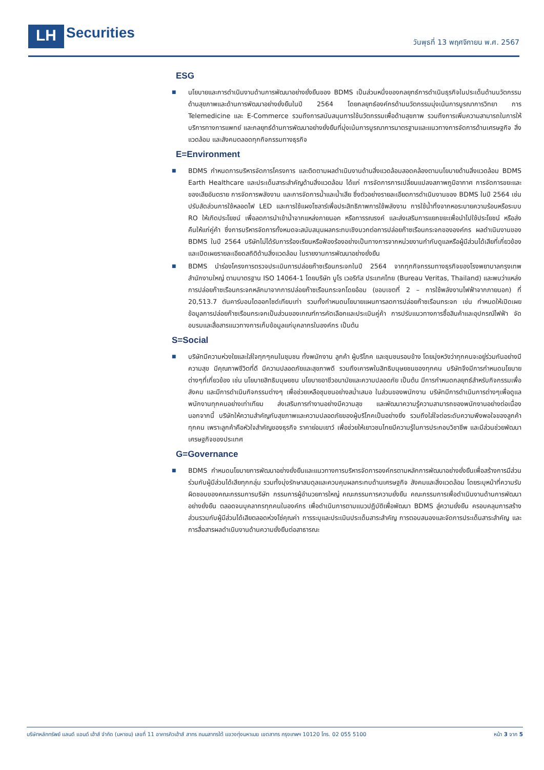LH
Securities
วันพุธที่ 13 พฤศจิกายน พ.ศ. 2567
ESG
■
นโยบายและการดำเนินงานด้านการพัฒนาอย่างยั่งยืนของ BDMS เป็นส่วนหนึ่งของกลยุทธ์การดำเนินธุรกิจในประเด็นด้านนวัตกรรมด้านสุขภาพและด้านการพัฒนาอย่างยั่งยืนในปี 2564 โดยกลยุทธ์องค์กรด้านนวัตกรรมมุ่งเน้นการบูรณาการวิทยา การ Telemedicine และ E-Commerce รวมถึงการสนับสนุนการใช้นวัตกรรมเพื่อด้านสุขภาพ รวมถึงการเพิ่มความสามารถในการให้บริการทางการแพทย์ และกลยุทธ์ด้านการพัฒนาอย่างยั่งยืนที่มุ่งเน้นการบูรณาการมาตรฐานและแนวทางการจัดการด้านเศรษฐกิจ สิ่งแวดล้อม และสังคมตลอดทุกกิจกรรมทางธุรกิจ
E=Environment
■
BDMS กำหนดการบริหารจัดการโครงการ และติดตามผลดำเนินงานด้านสิ่งแวดล้อมสอดคล้องตามนโยบายด้านสิ่งแวดล้อม BDMS Earth Healthcare และประเด็นสาระสำคัญด้านสิ่งแวดล้อม ได้แก่ การจัดการการเปลี่ยนแปลงสภาพภูมิอากาศ การจัดการขยะและของเสียอันตราย การจัดการพลังงาน และการจัดการน้ำและน้ำเสีย ซึ่งตัวอย่างรายละเอียดการดำเนินงานของ BDMS ในปี 2564 เช่น ปรับสัดส่วนการใช้หลอดไฟ LED และการใช้แผงโซลาร์เพื่อประสิทธิภาพการใช้พลังงาน การใช้น้ำทิ้งจากหอระบายความร้อนหรือระบบ RO ให้เกิดประโยชน์ เพื่อลดการนำเข้าน้ำจากแหล่งภายนอก หรือการรณรงค์ และส่งเสริมการแยกขยะเพื่อนำไปใช้ประโยชน์ หรือส่งคืนให้แก่คู่ค้า ซึ่งการบริหารจัดการทั้งหมดจะสนับสนุนผลกระทบเชิงบวกต่อการปล่อยก๊าซเรือนกระจกขององค์กร ผลดำเนินงานของ BDMS ในปี 2564 บริษัทไม่ได้รับการร้องเรียนหรือฟ้องร้องอย่างเป็นทางการจากหน่วยงานกำกับดูแลหรือผู้มีส่วนได้เสียที่เกี่ยวข้อง และเปิดเผยรายละเอียดสถิติด้านสิ่งแวดล้อม ในรายงานการพัฒนาอย่างยั่งยืน
■
BDMS นำร่องโครงการตรวจประเมินการปล่อยก๊าซเรือนกระจกในปี 2564 จากทุกกิจกรรมทางธุรกิจของโรงพยาบาลกรุงเทพ สำนักงานใหญ่ ตามมาตรฐาน ISO 14064-1 โดยบริษัท บูโร เวอริทัส ประเทศไทย (Bureau Veritas, Thailand) และพบว่าแหล่งการปล่อยก๊าซเรือนกระจกหลักมาจากการปล่อยก๊าซเรือนกระจกโดยอ้อม (ขอบเขตที่ 2 – การใช้พลังงานไฟฟ้าจากภายนอก) ที่ 20,513.7 ตันคาร์บอนไดออกไซด์เทียบเท่า รวมทั้งกำหนดนโยบายแผนการลดการปล่อยก๊าซเรือนกระจก เช่น กำหนดให้เปิดเผยข้อมูลการปล่อยก๊าซเรือนกระจกเป็นส่วนของเกณฑ์การคัดเลือกและประเมินคู่ค้า การปรับแนวทางการซื้อสินค้าและอุปกรณ์ไฟฟ้า จัดอบรมและสื่อสารแนวทางการเก็บข้อมูลแก่บุคลากรในองค์กร เป็นต้น
S=Social
■
บริษัทมีความห่วงใยและใส่ใจทุกๆคนในชุมชน ทั้งพนักงาน ลูกค้า ผู้บริโภค และชุมชนรอบข้าง โดยมุ่งหวังว่าทุกคนจะอยู่ร่วมกันอย่างมีความสุข มีคุณภาพชีวิตที่ดี มีความปลอดภัยและสุขภาพดี รวมถึงเคารพในสิทธิมนุษยชนของทุกคน บริษัทจึงมีการกำหนดนโยบายต่างๆที่เกี่ยวข้อง เช่น นโยบายสิทธิมนุษยชน นโยบายอาชีวอนามัยและความปลอดภัย เป็นต้น มีการกำหนดกลยุทธ์สำหรับกิจกรรมเพื่อสังคม และมีการดำเนินกิจกรรมต่างๆ เพื่อช่วยเหลือชุมชนอย่างสม่ำเสมอ ในส่วนของพนักงาน บริษัทมีการดำเนินการต่างๆเพื่อดูแลพนักงานทุกคนอย่างเท่าเทียม ส่งเสริมการทำงานอย่างมีความสุข และพัฒนาความรู้ความสามารถของพนักงานอย่างต่อเนื่อง นอกจากนี้ บริษัทให้ความสำคัญกับสุขภาพและความปลอดภัยของผู้บริโภคเป็นอย่างยิ่ง รวมถึงใส่ใจต่อระดับความพึงพอใจของลูกค้าทุกคน เพราะลูกค้าคือหัวใจสำคัญของธุรกิจ ราคาย่อมเยาว์ เพื่อช่วยให้เยาวชนไทยมีความรู้ในการประกอบวิชาชีพ และมีส่วนช่วยพัฒนาเศรษฐกิจของประเทศ
G=Governance
■
BDMS กำหนดนโยบายการพัฒนาอย่างยั่งยืนและแนวทางการบริหารจัดการองค์กรตามหลักการพัฒนาอย่างยั่งยืนเพื่อสร้างการมีส่วนร่วมกับผู้มีส่วนได้เสียทุกกลุ่ม รวมทั้งมุ่งรักษาสมดุลและควบคุมผลกระทบด้านเศรษฐกิจ สังคมและสิ่งแวดล้อม โดยระบุหน้าที่ความรับผิดชอบของคณะกรรมการบริษัท กรรมการผู้อำนวยการใหญ่ คณะกรรมการความยั่งยืน คณะกรรมการเพื่อดำเนินงานด้านการพัฒนาอย่างยั่งยืน ตลอดจนบุคลากรทุกคนในองค์กร เพื่อดำเนินการตามแนวปฏิบัติเพื่อพัฒนา BDMS สู่ความยั่งยืน ครอบคลุมการสร้างส่วนรวมกับผู้มีส่วนได้เสียตลอดห่วงโซ่คุณค่า การระบุและประเมินประเด็นสาระสำคัญ การตอบสนองและจัดการประเด็นสาระสำคัญ และการสื่อสารผลดำเนินงานด้านความยั่งยืนต่อสาธารณะ
บริษัทหลักทรัพย์ แลนด์ แอนด์ เฮ้าส์ จำกัด (มหาชน) เลขที่ 11 อาคารคิวเฮ้าส์ สาทร ถนนสาทรใต้ แขวงทุ่งมหาเมฆ เขตสาทร กรุงเทพฯ 10120 โทร. 02 055 5100 หน้า 3 จาก 5